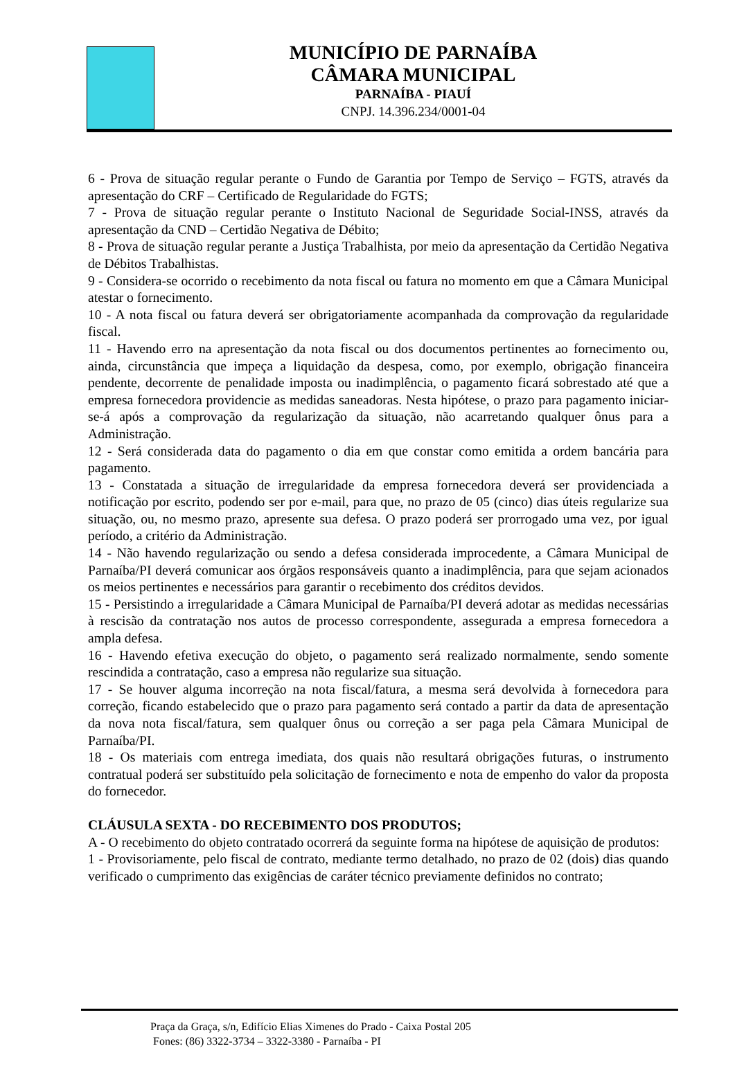MUNICÍPIO DE PARNAÍBA
CÂMARA MUNICIPAL
PARNAÍBA - PIAUÍ
CNPJ. 14.396.234/0001-04
6 - Prova de situação regular perante o Fundo de Garantia por Tempo de Serviço – FGTS, através da apresentação do CRF – Certificado de Regularidade do FGTS;
7 - Prova de situação regular perante o Instituto Nacional de Seguridade Social-INSS, através da apresentação da CND – Certidão Negativa de Débito;
8 - Prova de situação regular perante a Justiça Trabalhista, por meio da apresentação da Certidão Negativa de Débitos Trabalhistas.
9 - Considera-se ocorrido o recebimento da nota fiscal ou fatura no momento em que a Câmara Municipal atestar o fornecimento.
10 - A nota fiscal ou fatura deverá ser obrigatoriamente acompanhada da comprovação da regularidade fiscal.
11 - Havendo erro na apresentação da nota fiscal ou dos documentos pertinentes ao fornecimento ou, ainda, circunstância que impeça a liquidação da despesa, como, por exemplo, obrigação financeira pendente, decorrente de penalidade imposta ou inadimplência, o pagamento ficará sobrestado até que a empresa fornecedora providencie as medidas saneadoras. Nesta hipótese, o prazo para pagamento iniciar-se-á após a comprovação da regularização da situação, não acarretando qualquer ônus para a Administração.
12 - Será considerada data do pagamento o dia em que constar como emitida a ordem bancária para pagamento.
13 - Constatada a situação de irregularidade da empresa fornecedora deverá ser providenciada a notificação por escrito, podendo ser por e-mail, para que, no prazo de 05 (cinco) dias úteis regularize sua situação, ou, no mesmo prazo, apresente sua defesa. O prazo poderá ser prorrogado uma vez, por igual período, a critério da Administração.
14 - Não havendo regularização ou sendo a defesa considerada improcedente, a Câmara Municipal de Parnaíba/PI deverá comunicar aos órgãos responsáveis quanto a inadimplência, para que sejam acionados os meios pertinentes e necessários para garantir o recebimento dos créditos devidos.
15 - Persistindo a irregularidade a Câmara Municipal de Parnaíba/PI deverá adotar as medidas necessárias à rescisão da contratação nos autos de processo correspondente, assegurada a empresa fornecedora a ampla defesa.
16 - Havendo efetiva execução do objeto, o pagamento será realizado normalmente, sendo somente rescindida a contratação, caso a empresa não regularize sua situação.
17 - Se houver alguma incorreção na nota fiscal/fatura, a mesma será devolvida à fornecedora para correção, ficando estabelecido que o prazo para pagamento será contado a partir da data de apresentação da nova nota fiscal/fatura, sem qualquer ônus ou correção a ser paga pela Câmara Municipal de Parnaíba/PI.
18 - Os materiais com entrega imediata, dos quais não resultará obrigações futuras, o instrumento contratual poderá ser substituído pela solicitação de fornecimento e nota de empenho do valor da proposta do fornecedor.
CLÁUSULA SEXTA - DO RECEBIMENTO DOS PRODUTOS;
A - O recebimento do objeto contratado ocorrerá da seguinte forma na hipótese de aquisição de produtos:
1 - Provisoriamente, pelo fiscal de contrato, mediante termo detalhado, no prazo de 02 (dois) dias quando verificado o cumprimento das exigências de caráter técnico previamente definidos no contrato;
Praça da Graça, s/n, Edifício Elias Ximenes do Prado - Caixa Postal 205
Fones: (86) 3322-3734 – 3322-3380 - Parnaíba - PI